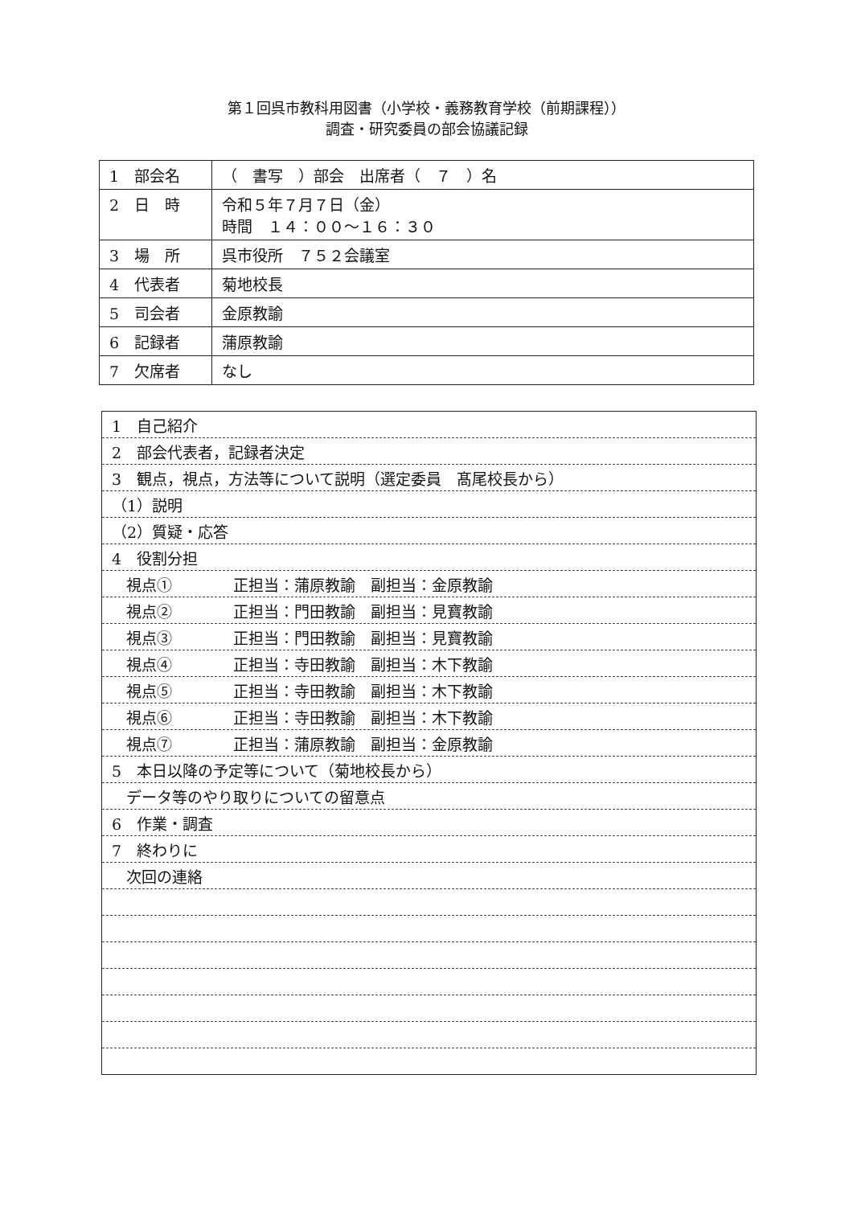第１回呉市教科用図書（小学校・義務教育学校（前期課程））
調査・研究委員の部会協議記録
| 1 部会名 | （ 書写 ）部会 出席者（ ７ ）名 |
| 2 日 時 | 令和５年７月７日（金） 時間 １４：００～１６：３０ |
| 3 場 所 | 呉市役所 ７５２会議室 |
| 4 代表者 | 菊地校長 |
| 5 司会者 | 金原教諭 |
| 6 記録者 | 蒲原教諭 |
| 7 欠席者 | なし |
| 1 自己紹介 |
| 2 部会代表者，記録者決定 |
| 3 観点，視点，方法等について説明（選定委員 髙尾校長から） |
| （1）説明 |
| （2）質疑・応答 |
| 4 役割分担 |
| 視点① 正担当：蒲原教諭 副担当：金原教諭 |
| 視点② 正担当：門田教諭 副担当：見寶教諭 |
| 視点③ 正担当：門田教諭 副担当：見寶教諭 |
| 視点④ 正担当：寺田教諭 副担当：木下教諭 |
| 視点⑤ 正担当：寺田教諭 副担当：木下教諭 |
| 視点⑥ 正担当：寺田教諭 副担当：木下教諭 |
| 視点⑦ 正担当：蒲原教諭 副担当：金原教諭 |
| 5 本日以降の予定等について（菊地校長から） |
| データ等のやり取りについての留意点 |
| 6 作業・調査 |
| 7 終わりに |
| 次回の連絡 |